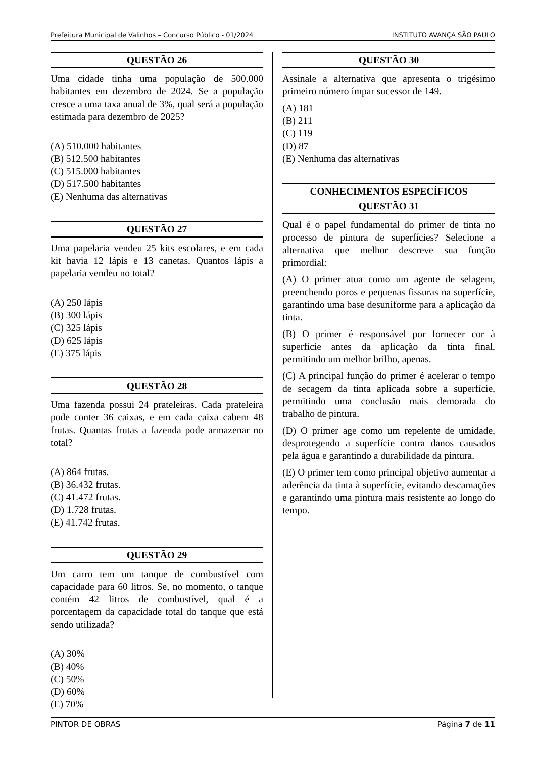Prefeitura Municipal de Valinhos – Concurso Público - 01/2024 INSTITUTO AVANÇA SÃO PAULO
QUESTÃO 26
Uma cidade tinha uma população de 500.000 habitantes em dezembro de 2024. Se a população cresce a uma taxa anual de 3%, qual será a população estimada para dezembro de 2025?
(A) 510.000 habitantes
(B) 512.500 habitantes
(C) 515.000 habitantes
(D) 517.500 habitantes
(E) Nenhuma das alternativas
QUESTÃO 27
Uma papelaria vendeu 25 kits escolares, e em cada kit havia 12 lápis e 13 canetas. Quantos lápis a papelaria vendeu no total?
(A) 250 lápis
(B) 300 lápis
(C) 325 lápis
(D) 625 lápis
(E) 375 lápis
QUESTÃO 28
Uma fazenda possui 24 prateleiras. Cada prateleira pode conter 36 caixas, e em cada caixa cabem 48 frutas. Quantas frutas a fazenda pode armazenar no total?
(A) 864 frutas.
(B) 36.432 frutas.
(C) 41.472 frutas.
(D) 1.728 frutas.
(E) 41.742 frutas.
QUESTÃO 29
Um carro tem um tanque de combustível com capacidade para 60 litros. Se, no momento, o tanque contém 42 litros de combustível, qual é a porcentagem da capacidade total do tanque que está sendo utilizada?
(A) 30%
(B) 40%
(C) 50%
(D) 60%
(E) 70%
QUESTÃO 30
Assinale a alternativa que apresenta o trigésimo primeiro número ímpar sucessor de 149.
(A) 181
(B) 211
(C) 119
(D) 87
(E) Nenhuma das alternativas
CONHECIMENTOS ESPECÍFICOS
QUESTÃO 31
Qual é o papel fundamental do primer de tinta no processo de pintura de superfícies? Selecione a alternativa que melhor descreve sua função primordial:
(A) O primer atua como um agente de selagem, preenchendo poros e pequenas fissuras na superfície, garantindo uma base desuniforme para a aplicação da tinta.
(B) O primer é responsável por fornecer cor à superfície antes da aplicação da tinta final, permitindo um melhor brilho, apenas.
(C) A principal função do primer é acelerar o tempo de secagem da tinta aplicada sobre a superfície, permitindo uma conclusão mais demorada do trabalho de pintura.
(D) O primer age como um repelente de umidade, desprotegendo a superfície contra danos causados pela água e garantindo a durabilidade da pintura.
(E) O primer tem como principal objetivo aumentar a aderência da tinta à superfície, evitando descamações e garantindo uma pintura mais resistente ao longo do tempo.
PINTOR DE OBRAS Página 7 de 11